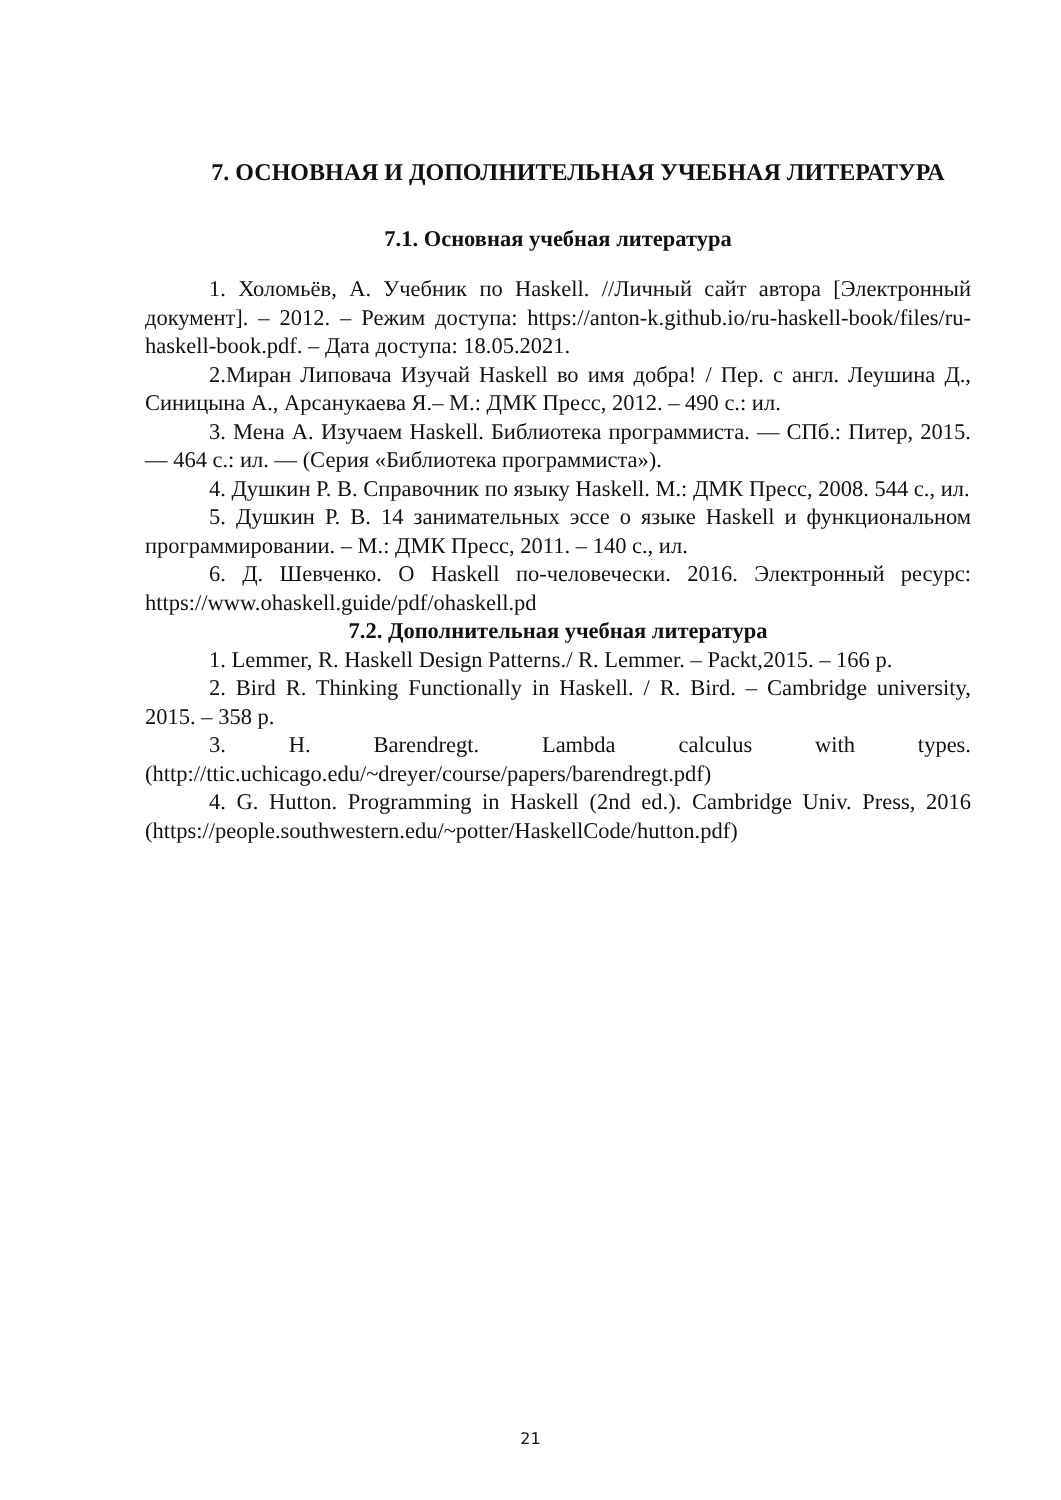7. ОСНОВНАЯ И ДОПОЛНИТЕЛЬНАЯ УЧЕБНАЯ ЛИТЕРАТУРА
7.1. Основная учебная литература
1. Холомьёв, А. Учебник по Haskell. //Личный сайт автора [Электронный документ]. – 2012. – Режим доступа: https://anton-k.github.io/ru-haskell-book/files/ru-haskell-book.pdf. – Дата доступа: 18.05.2021.
2.Миран Липовача Изучай Haskell во имя добра! / Пер. с англ. Леушина Д., Синицына А., Арсанукаева Я.– М.: ДМК Пресс, 2012. – 490 с.: ил.
3. Мена А. Изучаем Haskell. Библиотека программиста. — СПб.: Питер, 2015. — 464 с.: ил. — (Серия «Библиотека программиста»).
4. Душкин Р. В. Справочник по языку Haskell. М.: ДМК Пресс, 2008. 544 с., ил.
5. Душкин Р. В. 14 занимательных эссе о языке Haskell и функциональном программировании. – М.: ДМК Пресс, 2011. – 140 с., ил.
6. Д. Шевченко. О Haskell по-человечески. 2016. Электронный ресурс: https://www.ohaskell.guide/pdf/ohaskell.pd
7.2. Дополнительная учебная литература
1. Lemmer, R. Haskell Design Patterns./ R. Lemmer. – Packt,2015. – 166 p.
2. Bird R. Thinking Functionally in Haskell. / R. Bird. – Cambridge university, 2015. – 358 p.
3. H. Barendregt. Lambda calculus with types. (http://ttic.uchicago.edu/~dreyer/course/papers/barendregt.pdf)
4. G. Hutton. Programming in Haskell (2nd ed.). Cambridge Univ. Press, 2016 (https://people.southwestern.edu/~potter/HaskellCode/hutton.pdf)
21